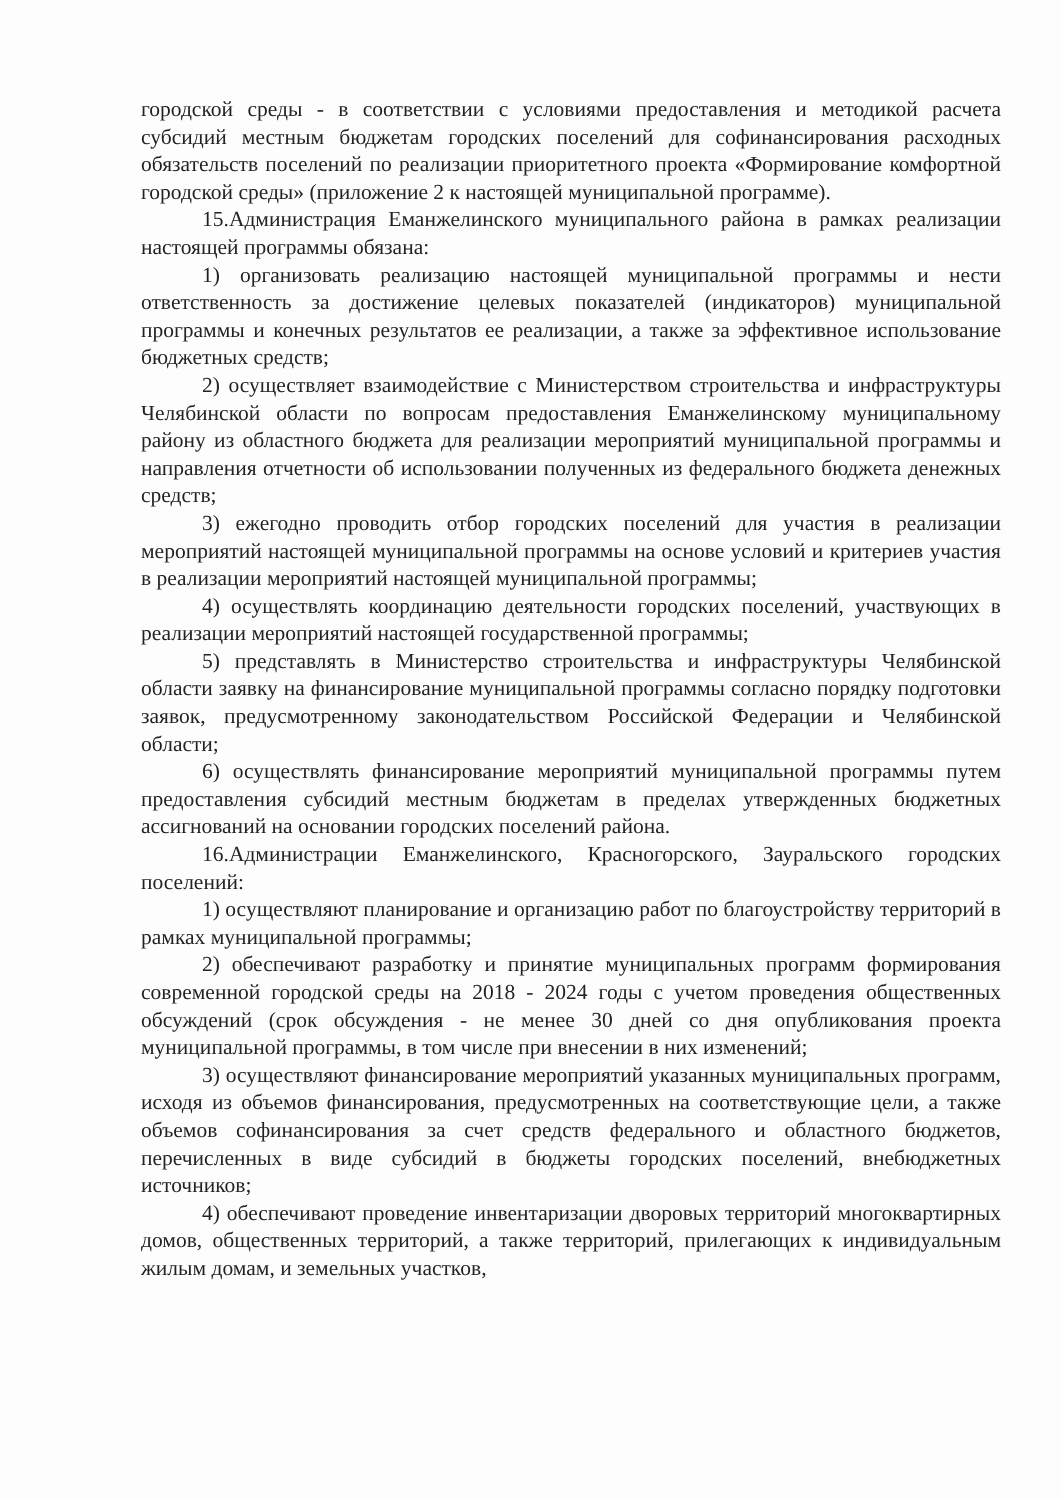городской среды - в соответствии с условиями предоставления и методикой расчета субсидий местным бюджетам городских поселений для софинансирования расходных обязательств поселений по реализации приоритетного проекта «Формирование комфортной городской среды» (приложение 2 к настоящей муниципальной программе).
15.Администрация Еманжелинского муниципального района в рамках реализации настоящей программы обязана:
1) организовать реализацию настоящей муниципальной программы и нести ответственность за достижение целевых показателей (индикаторов) муниципальной программы и конечных результатов ее реализации, а также за эффективное использование бюджетных средств;
2) осуществляет взаимодействие с Министерством строительства и инфраструктуры Челябинской области по вопросам предоставления Еманжелинскому муниципальному району из областного бюджета для реализации мероприятий муниципальной программы и направления отчетности об использовании полученных из федерального бюджета денежных средств;
3) ежегодно проводить отбор городских поселений для участия в реализации мероприятий настоящей муниципальной программы на основе условий и критериев участия в реализации мероприятий настоящей муниципальной программы;
4) осуществлять координацию деятельности городских поселений, участвующих в реализации мероприятий настоящей государственной программы;
5) представлять в Министерство строительства и инфраструктуры Челябинской области заявку на финансирование муниципальной программы согласно порядку подготовки заявок, предусмотренному законодательством Российской Федерации и Челябинской области;
6) осуществлять финансирование мероприятий муниципальной программы путем предоставления субсидий местным бюджетам в пределах утвержденных бюджетных ассигнований на основании городских поселений района.
16.Администрации Еманжелинского, Красногорского, Зауральского городских поселений:
1) осуществляют планирование и организацию работ по благоустройству территорий в рамках муниципальной программы;
2) обеспечивают разработку и принятие муниципальных программ формирования современной городской среды на 2018 - 2024 годы с учетом проведения общественных обсуждений (срок обсуждения - не менее 30 дней со дня опубликования проекта муниципальной программы, в том числе при внесении в них изменений;
3) осуществляют финансирование мероприятий указанных муниципальных программ, исходя из объемов финансирования, предусмотренных на соответствующие цели, а также объемов софинансирования за счет средств федерального и областного бюджетов, перечисленных в виде субсидий в бюджеты городских поселений, внебюджетных источников;
4) обеспечивают проведение инвентаризации дворовых территорий многоквартирных домов, общественных территорий, а также территорий, прилегающих к индивидуальным жилым домам, и земельных участков,